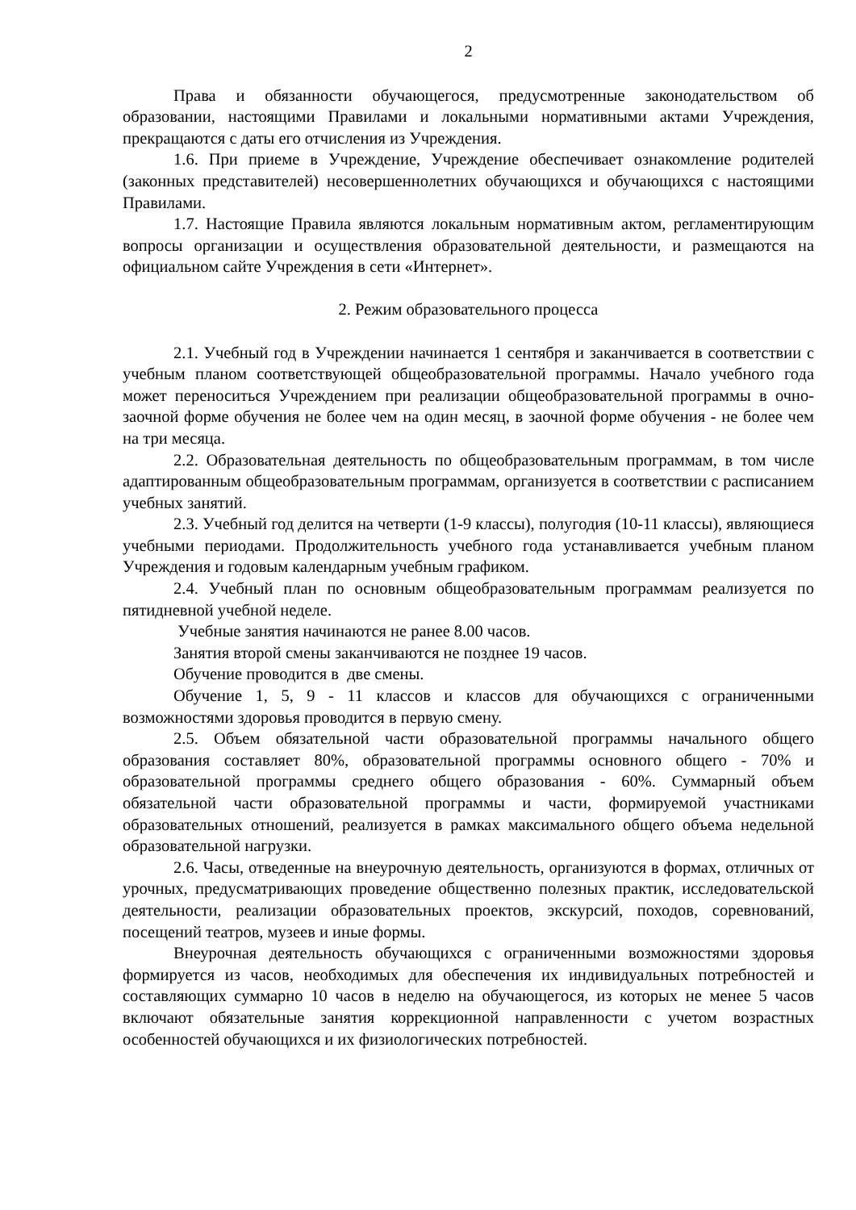2
Права и обязанности обучающегося, предусмотренные законодательством об образовании, настоящими Правилами и локальными нормативными актами Учреждения, прекращаются с даты его отчисления из Учреждения.
1.6. При приеме в Учреждение, Учреждение обеспечивает ознакомление родителей (законных представителей) несовершеннолетних обучающихся и обучающихся с настоящими Правилами.
1.7. Настоящие Правила являются локальным нормативным актом, регламентирующим вопросы организации и осуществления образовательной деятельности, и размещаются на официальном сайте Учреждения в сети «Интернет».
2. Режим образовательного процесса
2.1. Учебный год в Учреждении начинается 1 сентября и заканчивается в соответствии с учебным планом соответствующей общеобразовательной программы. Начало учебного года может переноситься Учреждением при реализации общеобразовательной программы в очно-заочной форме обучения не более чем на один месяц, в заочной форме обучения - не более чем на три месяца.
2.2. Образовательная деятельность по общеобразовательным программам, в том числе адаптированным общеобразовательным программам, организуется в соответствии с расписанием учебных занятий.
2.3. Учебный год делится на четверти (1-9 классы), полугодия (10-11 классы), являющиеся учебными периодами. Продолжительность учебного года устанавливается учебным планом Учреждения и годовым календарным учебным графиком.
2.4. Учебный план по основным общеобразовательным программам реализуется по пятидневной учебной неделе.
Учебные занятия начинаются не ранее 8.00 часов.
Занятия второй смены заканчиваются не позднее 19 часов.
Обучение проводится в две смены.
Обучение 1, 5, 9 - 11 классов и классов для обучающихся с ограниченными возможностями здоровья проводится в первую смену.
2.5. Объем обязательной части образовательной программы начального общего образования составляет 80%, образовательной программы основного общего - 70% и образовательной программы среднего общего образования - 60%. Суммарный объем обязательной части образовательной программы и части, формируемой участниками образовательных отношений, реализуется в рамках максимального общего объема недельной образовательной нагрузки.
2.6. Часы, отведенные на внеурочную деятельность, организуются в формах, отличных от урочных, предусматривающих проведение общественно полезных практик, исследовательской деятельности, реализации образовательных проектов, экскурсий, походов, соревнований, посещений театров, музеев и иные формы.
Внеурочная деятельность обучающихся с ограниченными возможностями здоровья формируется из часов, необходимых для обеспечения их индивидуальных потребностей и составляющих суммарно 10 часов в неделю на обучающегося, из которых не менее 5 часов включают обязательные занятия коррекционной направленности с учетом возрастных особенностей обучающихся и их физиологических потребностей.